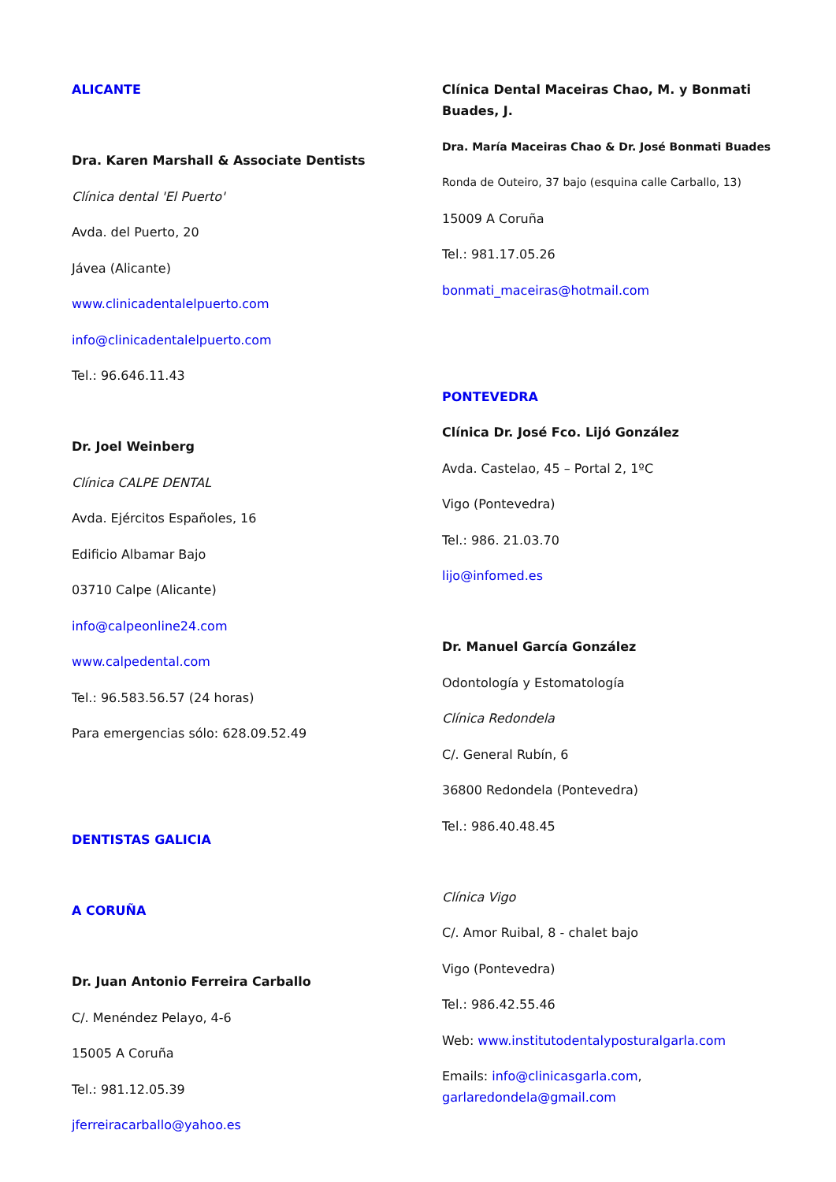ALICANTE
Dra. Karen Marshall & Associate Dentists
Clínica dental 'El Puerto'
Avda. del Puerto, 20
Jávea (Alicante)
www.clinicadentalelpuerto.com
info@clinicadentalelpuerto.com
Tel.: 96.646.11.43
Dr. Joel Weinberg
Clínica CALPE DENTAL
Avda. Ejércitos Españoles, 16
Edificio Albamar Bajo
03710 Calpe (Alicante)
info@calpeonline24.com
www.calpedental.com
Tel.: 96.583.56.57 (24 horas)
Para emergencias sólo: 628.09.52.49
DENTISTAS GALICIA
A CORUÑA
Dr. Juan Antonio Ferreira Carballo
C/. Menéndez Pelayo, 4-6
15005 A Coruña
Tel.: 981.12.05.39
jferreiracarballo@yahoo.es
Clínica Dental Maceiras Chao, M. y Bonmati Buades, J.
Dra. María Maceiras Chao & Dr. José Bonmati Buades
Ronda de Outeiro, 37 bajo (esquina calle Carballo, 13)
15009 A Coruña
Tel.: 981.17.05.26
bonmati_maceiras@hotmail.com
PONTEVEDRA
Clínica Dr. José Fco. Lijó González
Avda. Castelao, 45 – Portal 2, 1ºC
Vigo (Pontevedra)
Tel.: 986. 21.03.70
lijo@infomed.es
Dr. Manuel García González
Odontología y Estomatología
Clínica Redondela
C/. General Rubín, 6
36800 Redondela (Pontevedra)
Tel.: 986.40.48.45
Clínica Vigo
C/. Amor Ruibal, 8 - chalet bajo
Vigo (Pontevedra)
Tel.: 986.42.55.46
Web: www.institutodentalyposturalgarla.com
Emails: info@clinicasgarla.com, garlaredondela@gmail.com